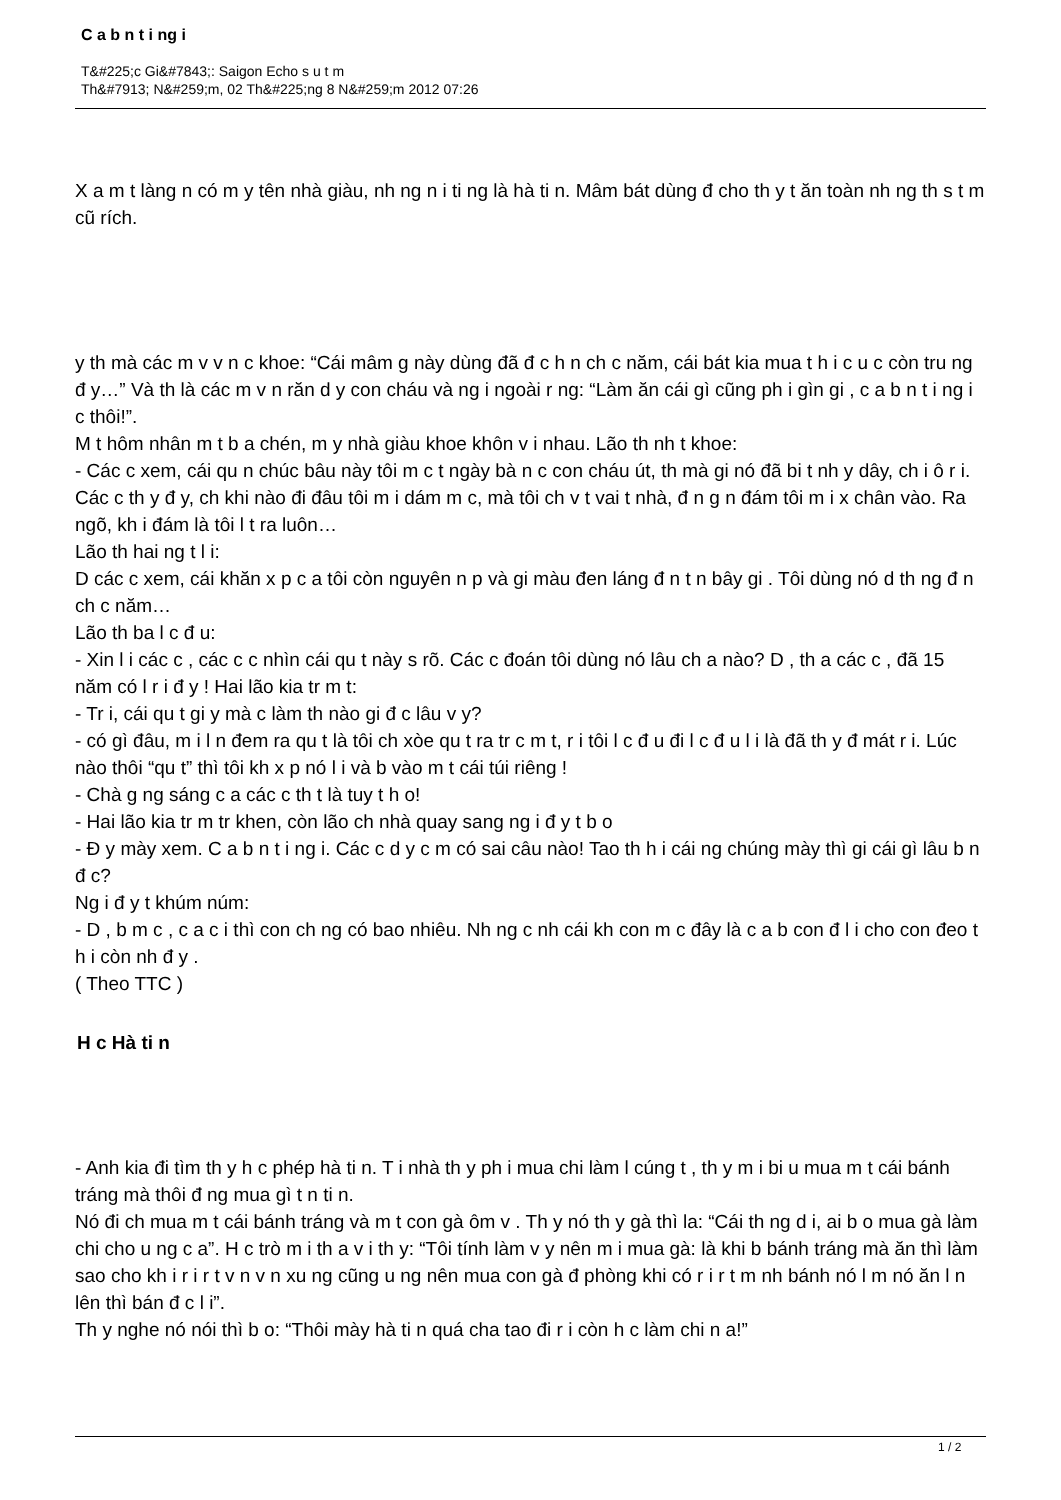C a b n t i ng i
T&#225;c Gi&#7843;: Saigon Echo s u t m
Th&#7913; N&#259;m, 02 Th&#225;ng 8 N&#259;m 2012 07:26
X a m t làng n có m y tên nhà giàu, nh ng n i ti ng là hà ti n. Mâm bát dùng đ cho th y t ăn toàn nh ng th s t m cũ rích.
y th mà các m v v n c khoe: “Cái mâm g này dùng đã đ c h n ch c năm, cái bát kia mua t h i c u c còn tru ng đ y…” Và th là các m v n răn d y con cháu và ng i ngoài r ng: “Làm ăn cái gì cũng ph i gìn gi , c a b n t i ng i c thôi!”.
M t hôm nhân m t b a chén, m y nhà giàu khoe khôn v i nhau. Lão th nh t khoe:
- Các c xem, cái qu n chúc bâu này tôi m c t ngày bà n c con cháu út, th mà gi nó đã bi t nh y dây, ch i ô r i. Các c th y đ y, ch khi nào đi đâu tôi m i dám m c, mà tôi ch v t vai t nhà, đ n g n đám tôi m i x chân vào. Ra ngõ, kh i đám là tôi l t ra luôn…
Lão th hai ng t l i:
D các c xem, cái khăn x p c a tôi còn nguyên n p và gi màu đen láng đ n t n bây gi . Tôi dùng nó d th ng đ n ch c năm…
Lão th ba l c đ u:
- Xin l i các c , các c c nhìn cái qu t này s rõ. Các c đoán tôi dùng nó lâu ch a nào? D , th a các c , đã 15 năm có l r i đ y ! Hai lão kia tr m t:
- Tr i, cái qu t gi y mà c làm th nào gi đ c lâu v y?
- có gì đâu, m i l n đem ra qu t là tôi ch xòe qu t ra tr c m t, r i tôi l c đ u đi l c đ u l i là đã th y đ mát r i. Lúc nào thôi “qu t” thì tôi kh x p nó l i và b vào m t cái túi riêng !
- Chà g ng sáng c a các c th t là tuy t h o!
- Hai lão kia tr m tr khen, còn lão ch nhà quay sang ng i đ y t b o
- Đ y mày xem. C a b n t i ng i. Các c d y c m có sai câu nào! Tao th h i cái ng chúng mày thì gi cái gì lâu b n đ c?
Ng i đ y t khúm núm:
- D , b m c , c a c i thì con ch ng có bao nhiêu. Nh ng c nh cái kh con m c đây là c a b con đ l i cho con đeo t h i còn nh đ y .
( Theo TTC )
H c Hà ti n
- Anh kia đi tìm th y h c phép hà ti n. T i nhà th y ph i mua chi làm l cúng t , th y m i bi u mua m t cái bánh tráng mà thôi đ ng mua gì t n ti n.
Nó đi ch mua m t cái bánh tráng và m t con gà ôm v . Th y nó th y gà thì la: “Cái th ng d i, ai b o mua gà làm chi cho u ng c a”. H c trò m i th a v i th y: “Tôi tính làm v y nên m i mua gà: là khi b bánh tráng mà ăn thì làm sao cho kh i r i r t v n v n xu ng cũng u ng nên mua con gà đ phòng khi có r i r t m nh bánh nó l m nó ăn l n lên thì bán đ c l i”.
Th y nghe nó nói thì b o: “Thôi mày hà ti n quá cha tao đi r i còn h c làm chi n a!”
1 / 2